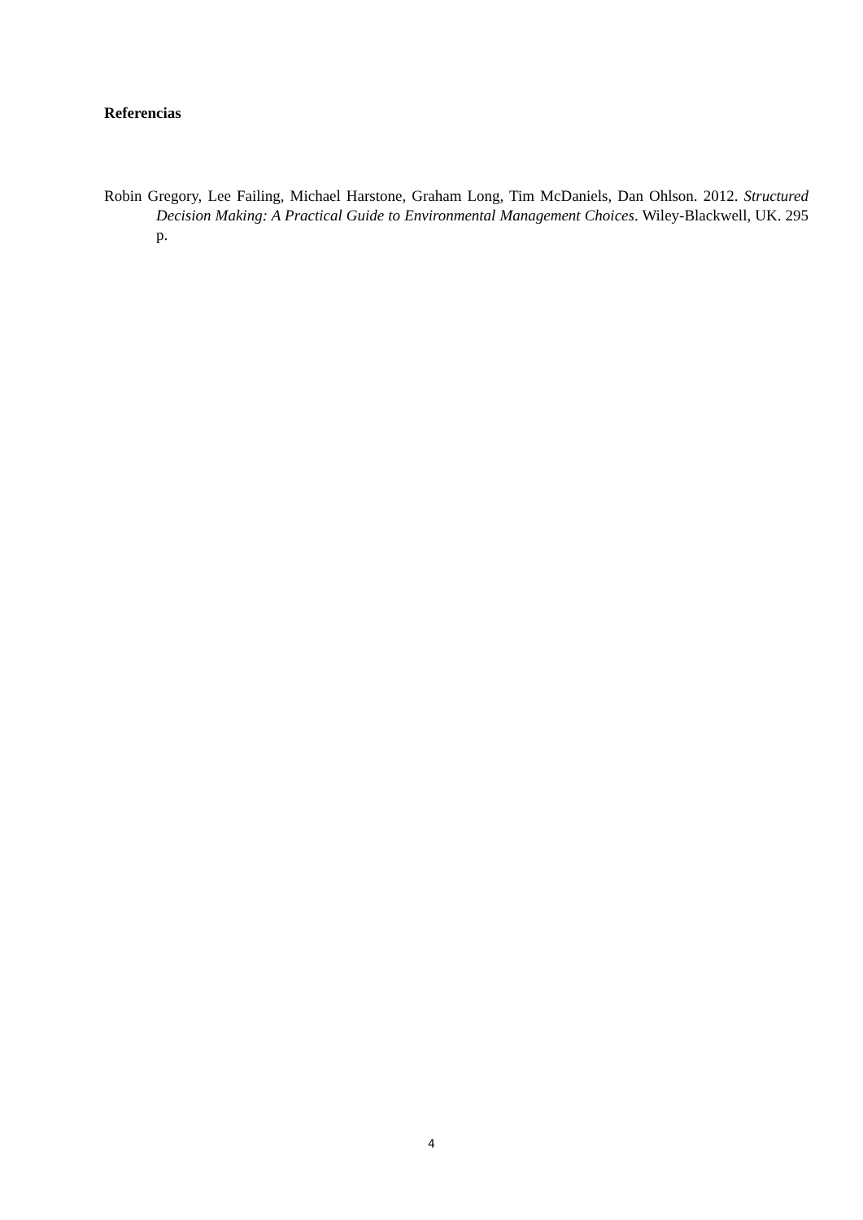Referencias
Robin Gregory, Lee Failing, Michael Harstone, Graham Long, Tim McDaniels, Dan Ohlson. 2012. Structured Decision Making: A Practical Guide to Environmental Management Choices. Wiley-Blackwell, UK. 295 p.
4